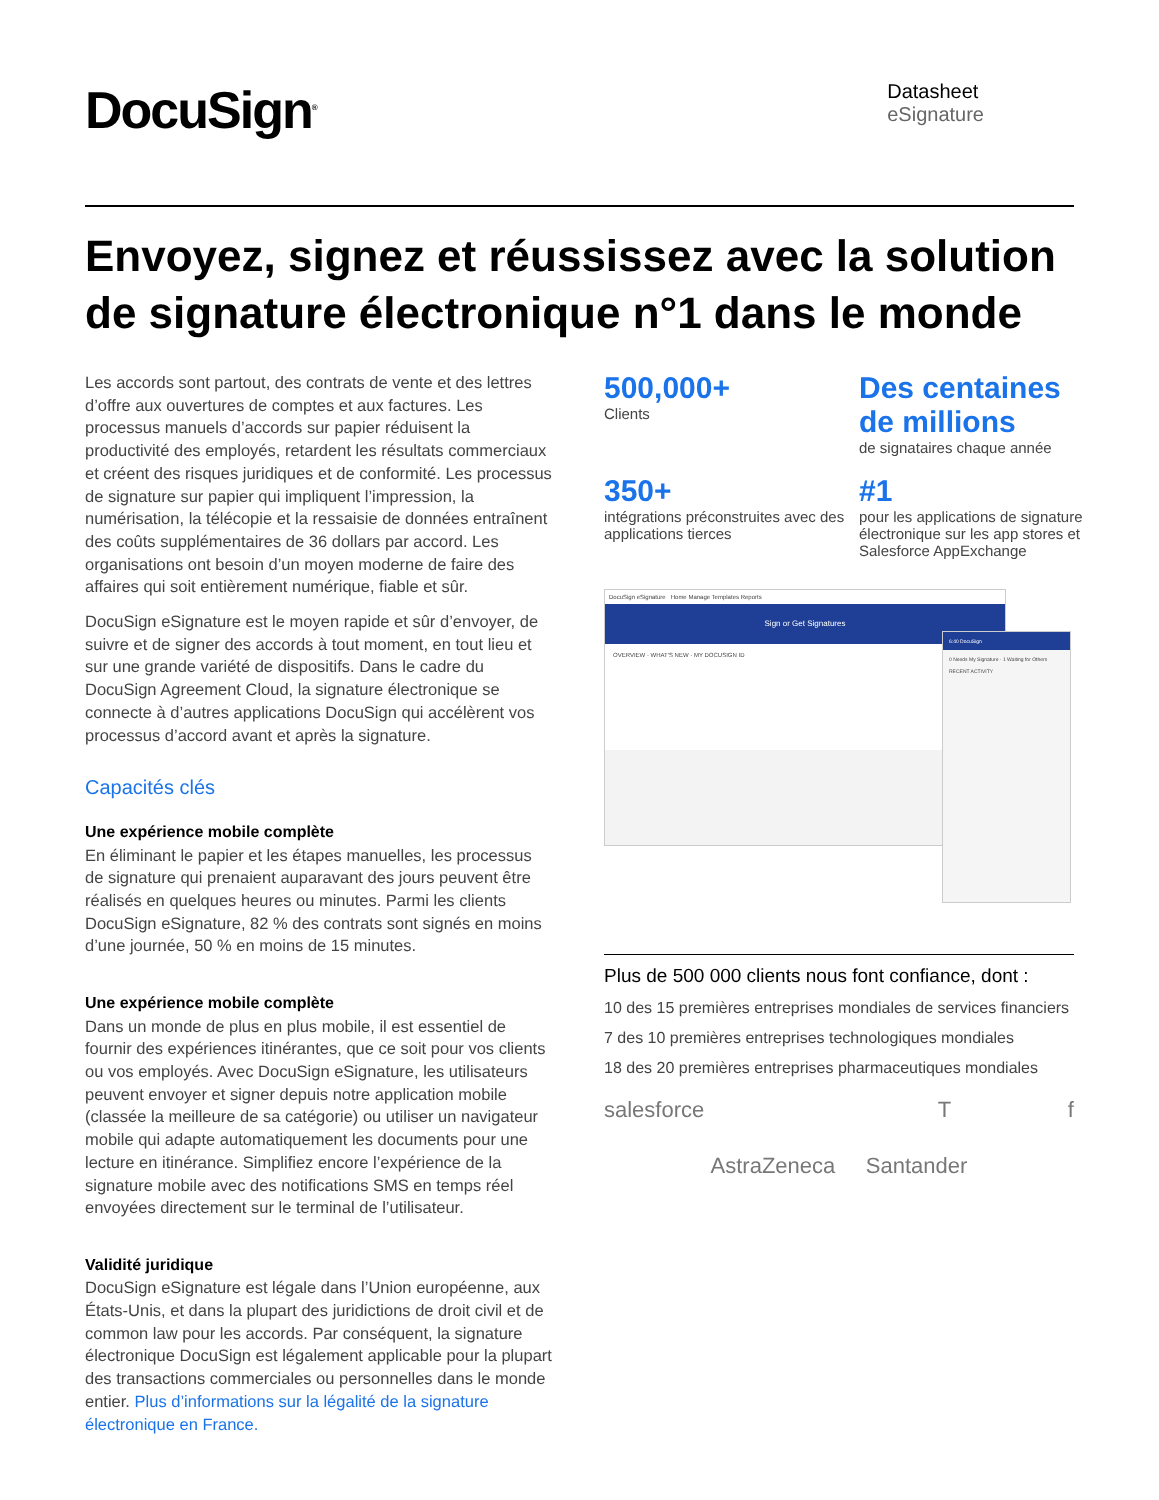DocuSign<sup>®</sup>
Datasheet
eSignature
Envoyez, signez et réussissez avec la solution de signature électronique n°1 dans le monde
Les accords sont partout, des contrats de vente et des lettres d’offre aux ouvertures de comptes et aux factures. Les processus manuels d’accords sur papier réduisent la productivité des employés, retardent les résultats commerciaux et créent des risques juridiques et de conformité. Les processus de signature sur papier qui impliquent l’impression, la numérisation, la télécopie et la ressaisie de données entraînent des coûts supplémentaires de 36 dollars par accord. Les organisations ont besoin d’un moyen moderne de faire des affaires qui soit entièrement numérique, fiable et sûr.
DocuSign eSignature est le moyen rapide et sûr d’envoyer, de suivre et de signer des accords à tout moment, en tout lieu et sur une grande variété de dispositifs. Dans le cadre du DocuSign Agreement Cloud, la signature électronique se connecte à d’autres applications DocuSign qui accélèrent vos processus d’accord avant et après la signature.
Capacités clés
Une expérience mobile complète
En éliminant le papier et les étapes manuelles, les processus de signature qui prenaient auparavant des jours peuvent être réalisés en quelques heures ou minutes. Parmi les clients DocuSign eSignature, 82 % des contrats sont signés en moins d’une journée, 50 % en moins de 15 minutes.
Une expérience mobile complète
Dans un monde de plus en plus mobile, il est essentiel de fournir des expériences itinérantes, que ce soit pour vos clients ou vos employés. Avec DocuSign eSignature, les utilisateurs peuvent envoyer et signer depuis notre application mobile (classée la meilleure de sa catégorie) ou utiliser un navigateur mobile qui adapte automatiquement les documents pour une lecture en itinérance. Simplifiez encore l’expérience de la signature mobile avec des notifications SMS en temps réel envoyées directement sur le terminal de l’utilisateur.
Validité juridique
DocuSign eSignature est légale dans l’Union européenne, aux États-Unis, et dans la plupart des juridictions de droit civil et de common law pour les accords. Par conséquent, la signature électronique DocuSign est légalement applicable pour la plupart des transactions commerciales ou personnelles dans le monde entier. Plus d’informations sur la légalité de la signature électronique en France.
500,000+
Clients
Des centaines de millions
de signataires chaque année
350+
intégrations préconstruites avec des applications tierces
#1
pour les applications de signature électronique sur les app stores et Salesforce AppExchange
DocuSign eSignature Home Manage Templates Reports
Sign or Get Signatures
OVERVIEW · WHAT'S NEW · MY DOCUSIGN ID
6:40 DocuSign
0 Needs My Signature · 1 Waiting for Others
RECENT ACTIVITY
Plus de 500 000 clients nous font confiance, dont :
10 des 15 premières entreprises mondiales de services financiers
7 des 10 premières entreprises technologiques mondiales
18 des 20 premières entreprises pharmaceutiques mondiales
salesforce T f AstraZeneca Santander